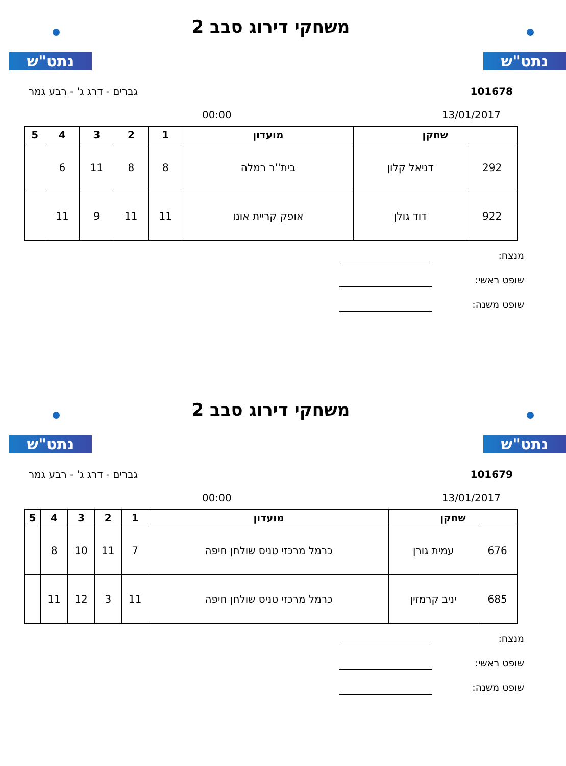נתט"ש נתט"ש
משחקי דירוג סבב 2
101678 גברים - דרג ג' - רבע גמר
13/01/2017 00:00
| שחקן | | מועדון | 1 | 2 | 3 | 4 | 5 |
| --- | --- | --- | --- | --- | --- | --- | --- |
| 292 | דניאל קלון | בית''ר רמלה | 8 | 8 | 11 | 6 | |
| 922 | דוד גולן | אופק קריית אונו | 11 | 11 | 9 | 11 | |
מנצח:
שופט ראשי:
שופט משנה:
נתט"ש נתט"ש
משחקי דירוג סבב 2
101679 גברים - דרג ג' - רבע גמר
13/01/2017 00:00
| שחקן | | מועדון | 1 | 2 | 3 | 4 | 5 |
| --- | --- | --- | --- | --- | --- | --- | --- |
| 676 | עמית גורן | כרמל מרכזי טניס שולחן חיפה | 7 | 11 | 10 | 8 | |
| 685 | יניב קרמזין | כרמל מרכזי טניס שולחן חיפה | 11 | 3 | 12 | 11 | |
מנצח:
שופט ראשי:
שופט משנה: